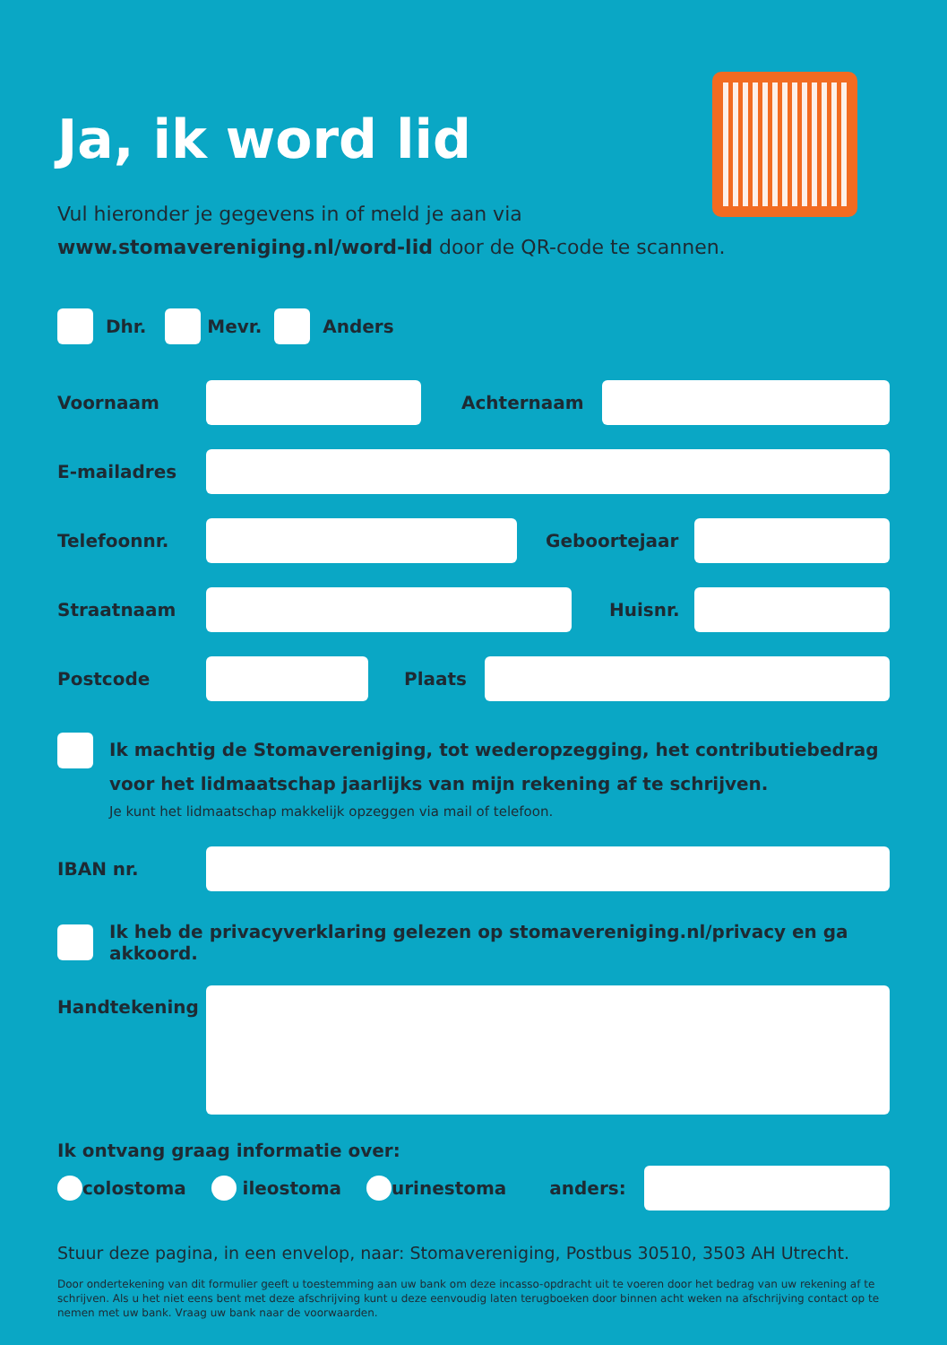Ja, ik word lid
Vul hieronder je gegevens in of meld je aan via
www.stomavereniging.nl/word-lid door de QR-code te scannen.
Dhr.
Mevr.
Anders
Voornaam Achternaam
E-mailadres
Telefoonnr. Geboortejaar
Straatnaam Huisnr.
Postcode Plaats
Ik machtig de Stomavereniging, tot wederopzegging, het contributiebedrag voor het lidmaatschap jaarlijks van mijn rekening af te schrijven.
Je kunt het lidmaatschap makkelijk opzeggen via mail of telefoon.
IBAN nr.
Ik heb de privacyverklaring gelezen op stomavereniging.nl/privacy en ga akkoord.
Handtekening
Ik ontvang graag informatie over:
colostoma ileostoma urinestoma anders:
Stuur deze pagina, in een envelop, naar: Stomavereniging, Postbus 30510, 3503 AH Utrecht.
Door ondertekening van dit formulier geeft u toestemming aan uw bank om deze incasso-opdracht uit te voeren door het bedrag van uw rekening af te schrijven. Als u het niet eens bent met deze afschrijving kunt u deze eenvoudig laten terugboeken door binnen acht weken na afschrijving contact op te nemen met uw bank. Vraag uw bank naar de voorwaarden.